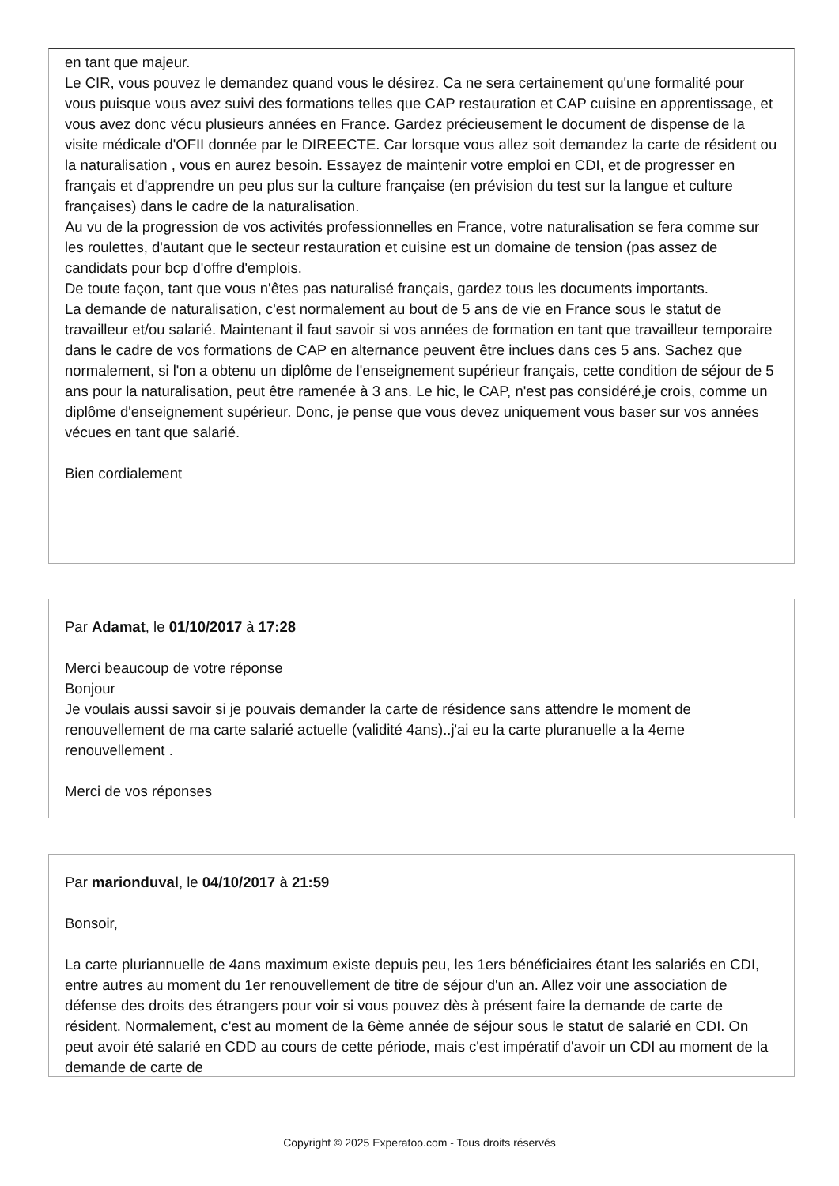en tant que majeur.
Le CIR, vous pouvez le demandez quand vous le désirez. Ca ne sera certainement qu'une formalité pour vous puisque vous avez suivi des formations telles que CAP restauration et CAP cuisine en apprentissage, et vous avez donc vécu plusieurs années en France. Gardez précieusement le document de dispense de la visite médicale d'OFII donnée par le DIREECTE. Car lorsque vous allez soit demandez la carte de résident ou la naturalisation , vous en aurez besoin. Essayez de maintenir votre emploi en CDI, et de progresser en français et d'apprendre un peu plus sur la culture française (en prévision du test sur la langue et culture françaises) dans le cadre de la naturalisation.
Au vu de la progression de vos activités professionnelles en France, votre naturalisation se fera comme sur les roulettes, d'autant que le secteur restauration et cuisine est un domaine de tension (pas assez de candidats pour bcp d'offre d'emplois.
De toute façon, tant que vous n'êtes pas naturalisé français, gardez tous les documents importants.
La demande de naturalisation, c'est normalement au bout de 5 ans de vie en France sous le statut de travailleur et/ou salarié. Maintenant il faut savoir si vos années de formation en tant que travailleur temporaire dans le cadre de vos formations de CAP en alternance peuvent être inclues dans ces 5 ans. Sachez que normalement, si l'on a obtenu un diplôme de l'enseignement supérieur français, cette condition de séjour de 5 ans pour la naturalisation, peut être ramenée à 3 ans. Le hic, le CAP, n'est pas considéré,je crois, comme un diplôme d'enseignement supérieur. Donc, je pense que vous devez uniquement vous baser sur vos années vécues en tant que salarié.
Bien cordialement
Par Adamat, le 01/10/2017 à 17:28
Merci beaucoup de votre réponse
Bonjour
Je voulais aussi savoir si je pouvais demander la carte de résidence sans attendre le moment de renouvellement de ma carte salarié actuelle (validité 4ans)..j'ai eu la carte pluranuelle a la 4eme renouvellement .
Merci de vos réponses
Par marionduval, le 04/10/2017 à 21:59
Bonsoir,
La carte pluriannuelle de 4ans maximum existe depuis peu, les 1ers bénéficiaires étant les salariés en CDI, entre autres au moment du 1er renouvellement de titre de séjour d'un an. Allez voir une association de défense des droits des étrangers pour voir si vous pouvez dès à présent faire la demande de carte de résident. Normalement, c'est au moment de la 6ème année de séjour sous le statut de salarié en CDI. On peut avoir été salarié en CDD au cours de cette période, mais c'est impératif d'avoir un CDI au moment de la demande de carte de
Copyright © 2025 Experatoo.com - Tous droits réservés